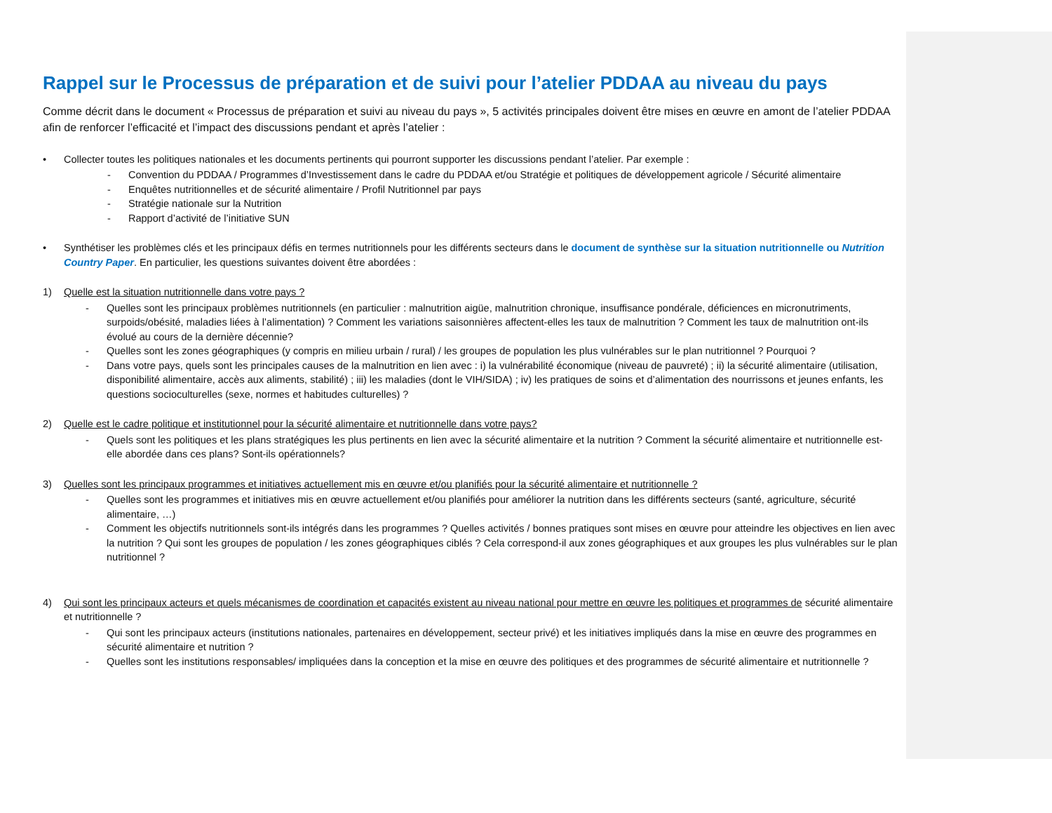Rappel sur le Processus de préparation et de suivi pour l’atelier PDDAA au niveau du pays
Comme décrit dans le document « Processus de préparation et suivi au niveau du pays », 5 activités principales doivent être mises en œuvre en amont de l’atelier PDDAA afin de renforcer l’efficacité et l’impact des discussions pendant et après l’atelier :
• Collecter toutes les politiques nationales et les documents pertinents qui pourront supporter les discussions pendant l’atelier. Par exemple :
- Convention du PDDAA / Programmes d’Investissement dans le cadre du PDDAA et/ou Stratégie et politiques de développement agricole / Sécurité alimentaire
- Enquêtes nutritionnelles et de sécurité alimentaire / Profil Nutritionnel par pays
- Stratégie nationale sur la Nutrition
- Rapport d’activité de l’initiative SUN
• Synthétiser les problèmes clés et les principaux défis en termes nutritionnels pour les différents secteurs dans le document de synthèse sur la situation nutritionnelle ou Nutrition Country Paper. En particulier, les questions suivantes doivent être abordées :
1) Quelle est la situation nutritionnelle dans votre pays ?
- Quelles sont les principaux problèmes nutritionnels (en particulier : malnutrition aigüe, malnutrition chronique, insuffisance pondérale, déficiences en micronutriments, surpoids/obésité, maladies liées à l’alimentation) ? Comment les variations saisonnières affectent-elles les taux de malnutrition ? Comment les taux de malnutrition ont-ils évolué au cours de la dernière décennie?
- Quelles sont les zones géographiques (y compris en milieu urbain / rural) / les groupes de population les plus vulnérables sur le plan nutritionnel ? Pourquoi ?
- Dans votre pays, quels sont les principales causes de la malnutrition en lien avec : i) la vulnérabilité économique (niveau de pauvreté) ; ii) la sécurité alimentaire (utilisation, disponibilité alimentaire, accès aux aliments, stabilité) ; iii) les maladies (dont le VIH/SIDA) ; iv) les pratiques de soins et d’alimentation des nourrissons et jeunes enfants, les questions socioculturelles (sexe, normes et habitudes culturelles) ?
2) Quelle est le cadre politique et institutionnel pour la sécurité alimentaire et nutritionnelle dans votre pays?
- Quels sont les politiques et les plans stratégiques les plus pertinents en lien avec la sécurité alimentaire et la nutrition ? Comment la sécurité alimentaire et nutritionnelle est-elle abordée dans ces plans? Sont-ils opérationnels?
3) Quelles sont les principaux programmes et initiatives actuellement mis en œuvre et/ou planifiés pour la sécurité alimentaire et nutritionnelle ?
- Quelles sont les programmes et initiatives mis en œuvre actuellement et/ou planifiés pour améliorer la nutrition dans les différents secteurs (santé, agriculture, sécurité alimentaire, …)
- Comment les objectifs nutritionnels sont-ils intégrés dans les programmes ? Quelles activités / bonnes pratiques sont mises en œuvre pour atteindre les objectives en lien avec la nutrition ? Qui sont les groupes de population / les zones géographiques ciblés ? Cela correspond-il aux zones géographiques et aux groupes les plus vulnérables sur le plan nutritionnel ?
4) Qui sont les principaux acteurs et quels mécanismes de coordination et capacités existent au niveau national pour mettre en œuvre les politiques et programmes de sécurité alimentaire et nutritionnelle ?
- Qui sont les principaux acteurs (institutions nationales, partenaires en développement, secteur privé) et les initiatives impliqués dans la mise en œuvre des programmes en sécurité alimentaire et nutrition ?
- Quelles sont les institutions responsables/ impliquées dans la conception et la mise en œuvre des politiques et des programmes de sécurité alimentaire et nutritionnelle ?